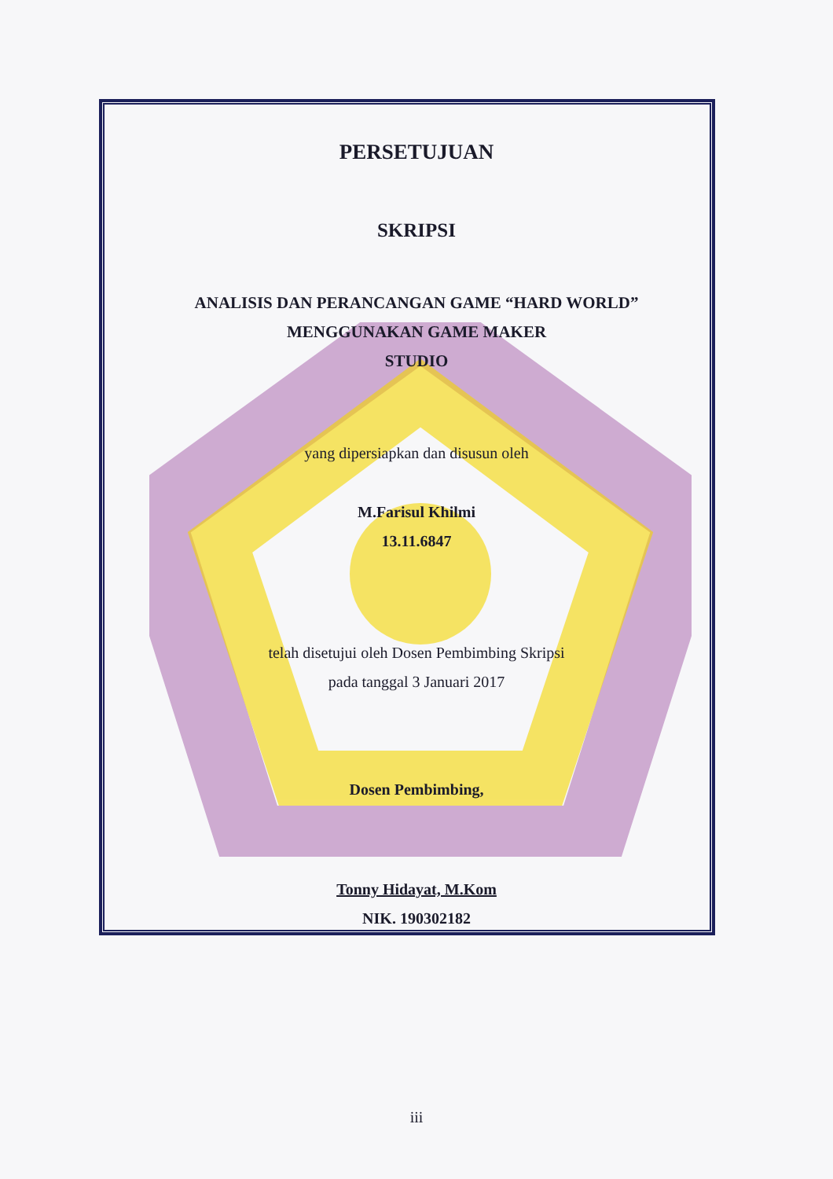PERSETUJUAN
SKRIPSI
ANALISIS DAN PERANCANGAN GAME “HARD WORLD”
MENGGUNAKAN GAME MAKER
STUDIO
yang dipersiapkan dan disusun oleh
M.Farisul Khilmi
13.11.6847
telah disetujui oleh Dosen Pembimbing Skripsi
pada tanggal 3 Januari 2017
Dosen Pembimbing,
Tonny Hidayat, M.Kom
NIK. 190302182
iii